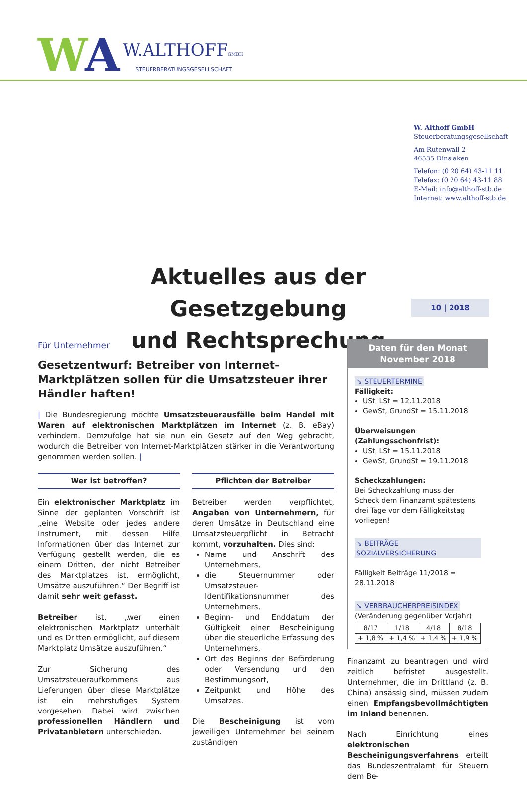WA
W.ALTHOFFGMBH
STEUERBERATUNGSGESELLSCHAFT
W. Althoff GmbH
Steuerberatungsgesellschaft
Am Rutenwall 2
46535 Dinslaken
Telefon: (0 20 64) 43-11 11
Telefax: (0 20 64) 43-11 88
E-Mail: info@althoff-stb.de
Internet: www.althoff-stb.de
Aktuelles aus der Gesetzgebung
und Rechtsprechung
10 | 2018
Für Unternehmer
Gesetzentwurf: Betreiber von Internet-Marktplätzen sollen für die Umsatzsteuer ihrer Händler haften!
| Die Bundesregierung möchte Umsatzsteuerausfälle beim Handel mit Waren auf elektronischen Marktplätzen im Internet (z. B. eBay) verhindern. Demzufolge hat sie nun ein Gesetz auf den Weg gebracht, wodurch die Betreiber von Internet-Marktplätzen stärker in die Verantwortung genommen werden sollen. |
Wer ist betroffen?
Ein elektronischer Marktplatz im Sinne der geplanten Vorschrift ist „eine Website oder jedes andere Instrument, mit dessen Hilfe Informationen über das Internet zur Verfügung gestellt werden, die es einem Dritten, der nicht Betreiber des Marktplatzes ist, ermöglicht, Umsätze auszuführen.“ Der Begriff ist damit sehr weit gefasst.
Betreiber ist, „wer einen elektronischen Marktplatz unterhält und es Dritten ermöglicht, auf diesem Marktplatz Umsätze auszuführen.“
Zur Sicherung des Umsatzsteueraufkommens aus Lieferungen über diese Marktplätze ist ein mehrstufiges System vorgesehen. Dabei wird zwischen professionellen Händlern und Privatanbietern unterschieden.
Pflichten der Betreiber
Betreiber werden verpflichtet, Angaben von Unternehmern, für deren Umsätze in Deutschland eine Umsatzsteuerpflicht in Betracht kommt, vorzuhalten. Dies sind:
Name und Anschrift des Unternehmers,
die Steuernummer oder Umsatzsteuer-Identifikationsnummer des Unternehmers,
Beginn- und Enddatum der Gültigkeit einer Bescheinigung über die steuerliche Erfassung des Unternehmers,
Ort des Beginns der Beförderung oder Versendung und den Bestimmungsort,
Zeitpunkt und Höhe des Umsatzes.
Die Bescheinigung ist vom jeweiligen Unternehmer bei seinem zuständigen
Daten für den Monat
November 2018
↘ STEUERTERMINE
Fälligkeit:
USt, LSt = 12.11.2018
GewSt, GrundSt = 15.11.2018
Überweisungen (Zahlungsschonfrist):
USt, LSt = 15.11.2018
GewSt, GrundSt = 19.11.2018
Scheckzahlungen:
Bei Scheckzahlung muss der Scheck dem Finanzamt spätestens drei Tage vor dem Fälligkeitstag vorliegen!
↘ BEITRÄGE SOZIALVERSICHERUNG
Fälligkeit Beiträge 11/2018 = 28.11.2018
↘ VERBRAUCHERPREISINDEX
(Veränderung gegenüber Vorjahr)
| 8/17 | 1/18 | 4/18 | 8/18 |
| + 1,8 % | + 1,4 % | + 1,4 % | + 1,9 % |
Finanzamt zu beantragen und wird zeitlich befristet ausgestellt. Unternehmer, die im Drittland (z. B. China) ansässig sind, müssen zudem einen Empfangsbevollmächtigten im Inland benennen.
Nach Einrichtung eines elektronischen Bescheinigungsverfahrens erteilt das Bundeszentralamt für Steuern dem Be-